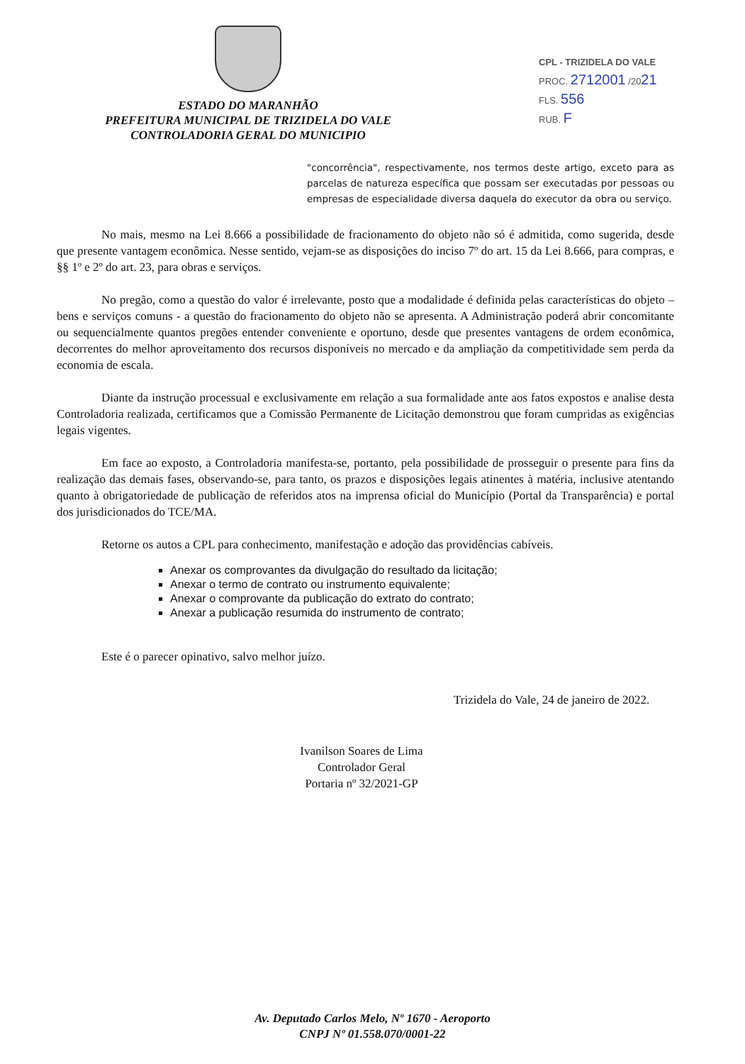ESTADO DO MARANHÃO
PREFEITURA MUNICIPAL DE TRIZIDELA DO VALE
CONTROLADORIA GERAL DO MUNICIPIO
CPL - TRIZIDELA DO VALE
PROC. 2712001 /2021
FLS. 556
RUB. F
"concorrência", respectivamente, nos termos deste artigo, exceto para as parcelas de natureza específica que possam ser executadas por pessoas ou empresas de especialidade diversa daquela do executor da obra ou serviço.
No mais, mesmo na Lei 8.666 a possibilidade de fracionamento do objeto não só é admitida, como sugerida, desde que presente vantagem econômica. Nesse sentido, vejam-se as disposições do inciso 7º do art. 15 da Lei 8.666, para compras, e §§ 1º e 2º do art. 23, para obras e serviços.
No pregão, como a questão do valor é irrelevante, posto que a modalidade é definida pelas características do objeto – bens e serviços comuns - a questão do fracionamento do objeto não se apresenta. A Administração poderá abrir concomitante ou sequencialmente quantos pregões entender conveniente e oportuno, desde que presentes vantagens de ordem econômica, decorrentes do melhor aproveitamento dos recursos disponíveis no mercado e da ampliação da competitividade sem perda da economia de escala.
Diante da instrução processual e exclusivamente em relação a sua formalidade ante aos fatos expostos e analise desta Controladoria realizada, certificamos que a Comissão Permanente de Licitação demonstrou que foram cumpridas as exigências legais vigentes.
Em face ao exposto, a Controladoria manifesta-se, portanto, pela possibilidade de prosseguir o presente para fins da realização das demais fases, observando-se, para tanto, os prazos e disposições legais atinentes à matéria, inclusive atentando quanto à obrigatoriedade de publicação de referidos atos na imprensa oficial do Município (Portal da Transparência) e portal dos jurisdicionados do TCE/MA.
Retorne os autos a CPL para conhecimento, manifestação e adoção das providências cabíveis.
Anexar os comprovantes da divulgação do resultado da licitação;
Anexar o termo de contrato ou instrumento equivalente;
Anexar o comprovante da publicação do extrato do contrato;
Anexar a publicação resumida do instrumento de contrato;
Este é o parecer opinativo, salvo melhor juízo.
Ivanilson Soares de Lima
Controlador Geral
Portaria nº 32/2021-GP
Trizidela do Vale, 24 de janeiro de 2022.
Av. Deputado Carlos Melo, Nº 1670 - Aeroporto
CNPJ Nº 01.558.070/0001-22